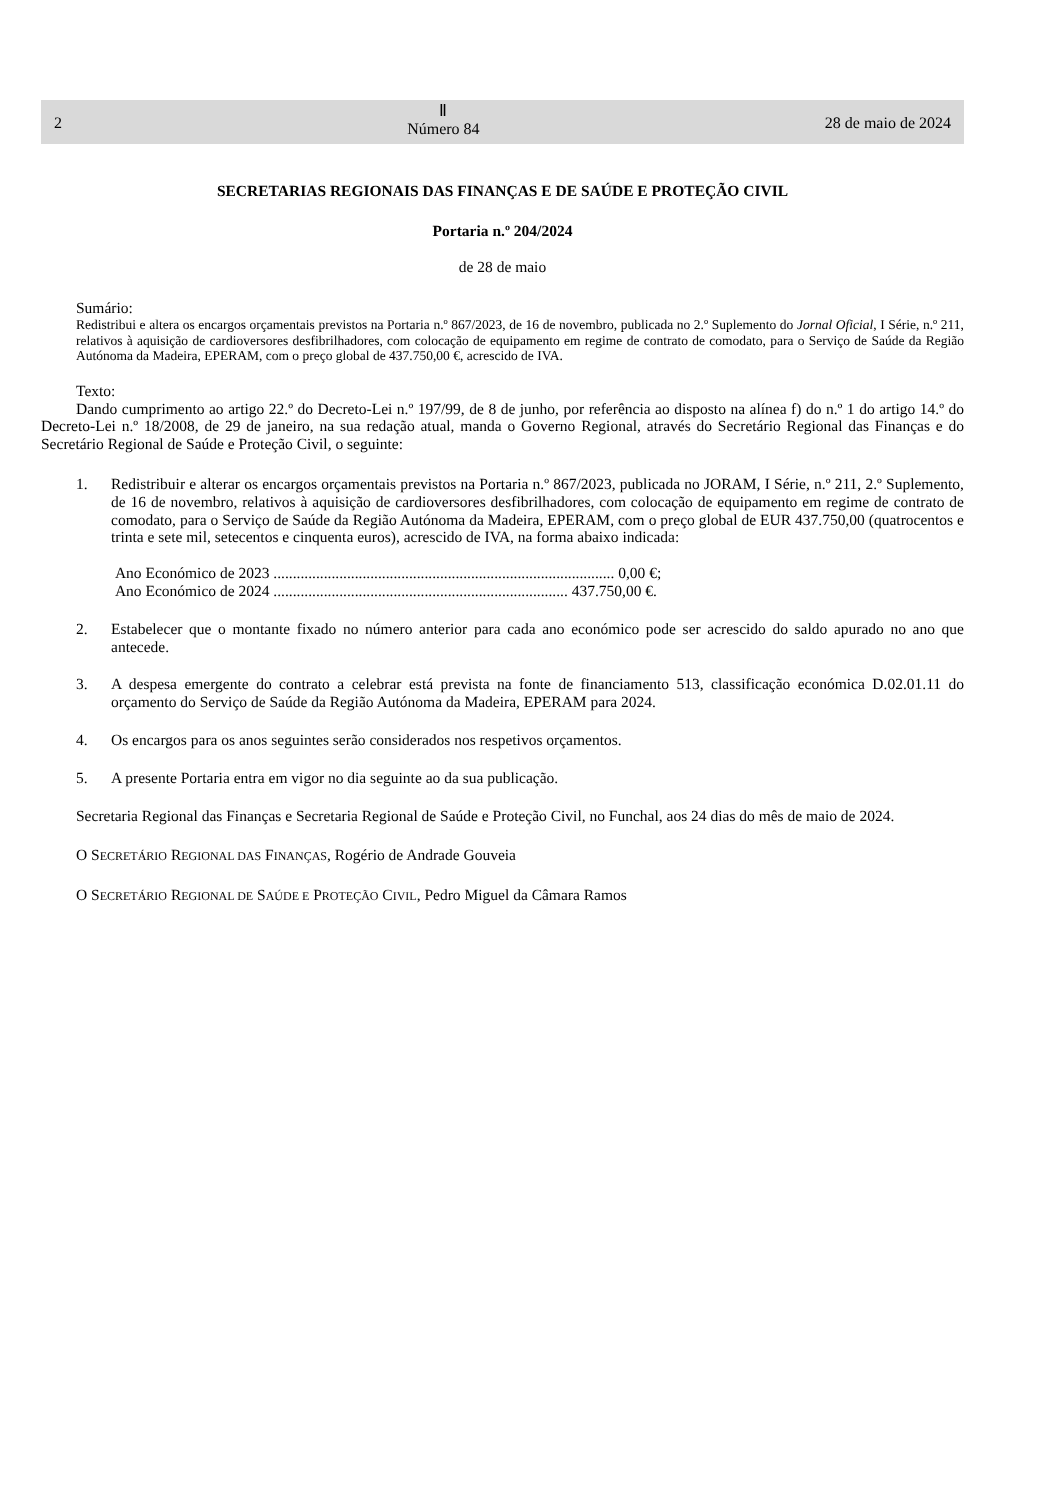2 Ⅱ
Número 84 28 de maio de 2024
SECRETARIAS REGIONAIS DAS FINANÇAS E DE SAÚDE E PROTEÇÃO CIVIL
Portaria n.º 204/2024
de 28 de maio
Sumário:
Redistribui e altera os encargos orçamentais previstos na Portaria n.º 867/2023, de 16 de novembro, publicada no 2.º Suplemento do Jornal Oficial, I Série, n.º 211, relativos à aquisição de cardioversores desfibrilhadores, com colocação de equipamento em regime de contrato de comodato, para o Serviço de Saúde da Região Autónoma da Madeira, EPERAM, com o preço global de 437.750,00 €, acrescido de IVA.
Texto:
Dando cumprimento ao artigo 22.º do Decreto-Lei n.º 197/99, de 8 de junho, por referência ao disposto na alínea f) do n.º 1 do artigo 14.º do Decreto-Lei n.º 18/2008, de 29 de janeiro, na sua redação atual, manda o Governo Regional, através do Secretário Regional das Finanças e do Secretário Regional de Saúde e Proteção Civil, o seguinte:
1. Redistribuir e alterar os encargos orçamentais previstos na Portaria n.º 867/2023, publicada no JORAM, I Série, n.º 211, 2.º Suplemento, de 16 de novembro, relativos à aquisição de cardioversores desfibrilhadores, com colocação de equipamento em regime de contrato de comodato, para o Serviço de Saúde da Região Autónoma da Madeira, EPERAM, com o preço global de EUR 437.750,00 (quatrocentos e trinta e sete mil, setecentos e cinquenta euros), acrescido de IVA, na forma abaixo indicada:
Ano Económico de 2023 ........................................................................................ 0,00 €;
Ano Económico de 2024 ............................................................................ 437.750,00 €.
2. Estabelecer que o montante fixado no número anterior para cada ano económico pode ser acrescido do saldo apurado no ano que antecede.
3. A despesa emergente do contrato a celebrar está prevista na fonte de financiamento 513, classificação económica D.02.01.11 do orçamento do Serviço de Saúde da Região Autónoma da Madeira, EPERAM para 2024.
4. Os encargos para os anos seguintes serão considerados nos respetivos orçamentos.
5. A presente Portaria entra em vigor no dia seguinte ao da sua publicação.
Secretaria Regional das Finanças e Secretaria Regional de Saúde e Proteção Civil, no Funchal, aos 24 dias do mês de maio de 2024.
O SECRETÁRIO REGIONAL DAS FINANÇAS, Rogério de Andrade Gouveia
O SECRETÁRIO REGIONAL DE SAÚDE E PROTEÇÃO CIVIL, Pedro Miguel da Câmara Ramos